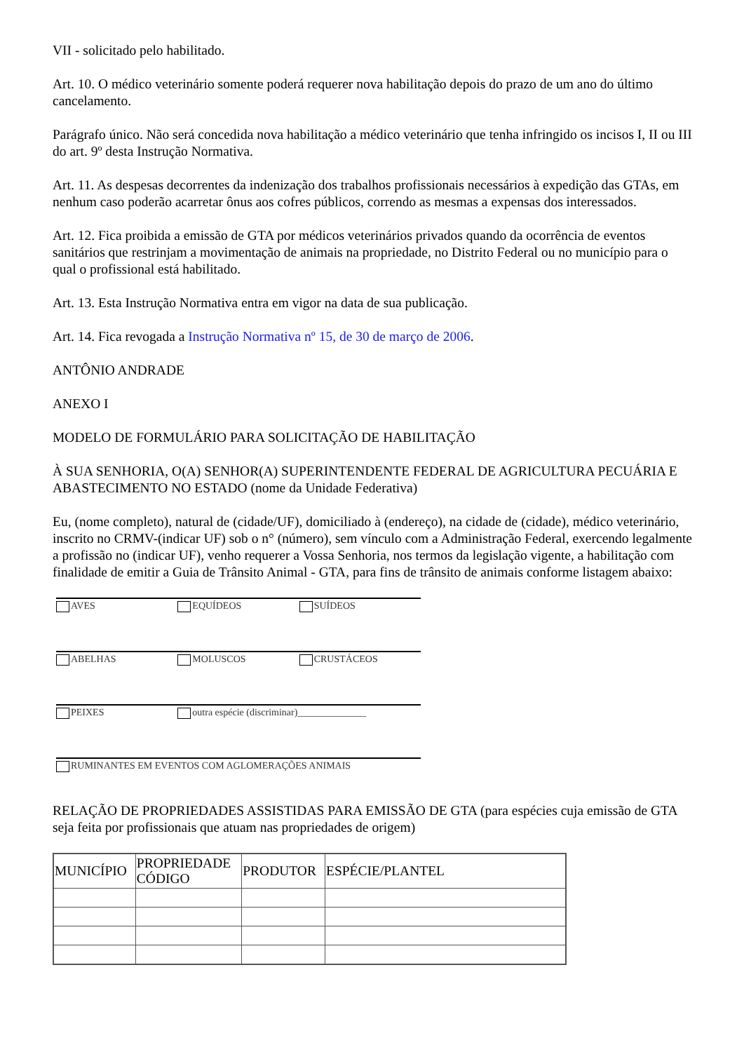VII - solicitado pelo habilitado.
Art. 10. O médico veterinário somente poderá requerer nova habilitação depois do prazo de um ano do último cancelamento.
Parágrafo único. Não será concedida nova habilitação a médico veterinário que tenha infringido os incisos I, II ou III do art. 9º desta Instrução Normativa.
Art. 11. As despesas decorrentes da indenização dos trabalhos profissionais necessários à expedição das GTAs, em nenhum caso poderão acarretar ônus aos cofres públicos, correndo as mesmas a expensas dos interessados.
Art. 12. Fica proibida a emissão de GTA por médicos veterinários privados quando da ocorrência de eventos sanitários que restrinjam a movimentação de animais na propriedade, no Distrito Federal ou no município para o qual o profissional está habilitado.
Art. 13. Esta Instrução Normativa entra em vigor na data de sua publicação.
Art. 14. Fica revogada a Instrução Normativa nº 15, de 30 de março de 2006.
ANTÔNIO ANDRADE
ANEXO I
MODELO DE FORMULÁRIO PARA SOLICITAÇÃO DE HABILITAÇÃO
À SUA SENHORIA, O(A) SENHOR(A) SUPERINTENDENTE FEDERAL DE AGRICULTURA PECUÁRIA E ABASTECIMENTO NO ESTADO (nome da Unidade Federativa)
Eu, (nome completo), natural de (cidade/UF), domiciliado à (endereço), na cidade de (cidade), médico veterinário, inscrito no CRMV-(indicar UF) sob o n° (número), sem vínculo com a Administração Federal, exercendo legalmente a profissão no (indicar UF), venho requerer a Vossa Senhoria, nos termos da legislação vigente, a habilitação com finalidade de emitir a Guia de Trânsito Animal - GTA, para fins de trânsito de animais conforme listagem abaixo:
AVES EQUÍDEOS SUÍDEOS
ABELHAS MOLUSCOS CRUSTÁCEOS
PEIXES outra espécie (discriminar)______________
RUMINANTES EM EVENTOS COM AGLOMERAÇÕES ANIMAIS
RELAÇÃO DE PROPRIEDADES ASSISTIDAS PARA EMISSÃO DE GTA (para espécies cuja emissão de GTA seja feita por profissionais que atuam nas propriedades de origem)
| MUNICÍPIO | PROPRIEDADE CÓDIGO | PRODUTOR | ESPÉCIE/PLANTEL |
| --- | --- | --- | --- |